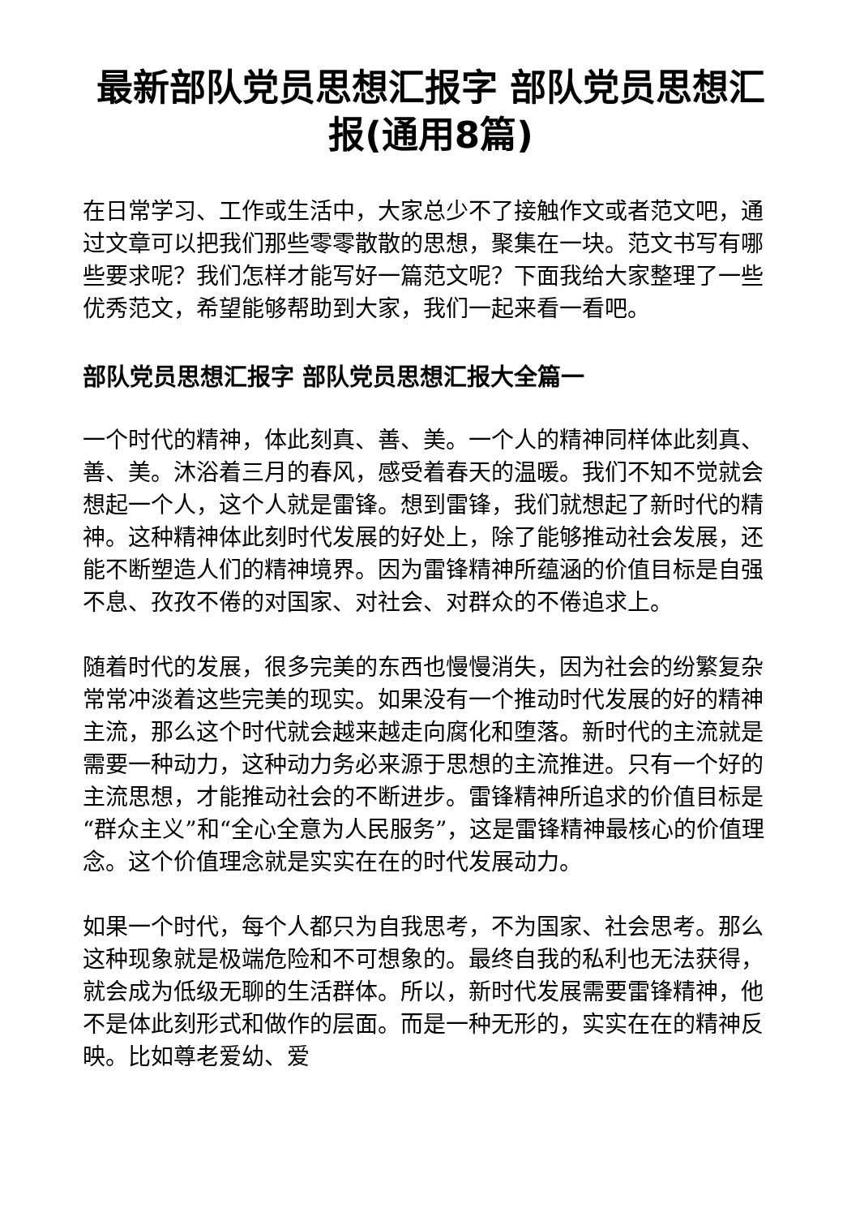最新部队党员思想汇报字 部队党员思想汇报(通用8篇)
在日常学习、工作或生活中，大家总少不了接触作文或者范文吧，通过文章可以把我们那些零零散散的思想，聚集在一块。范文书写有哪些要求呢？我们怎样才能写好一篇范文呢？下面我给大家整理了一些优秀范文，希望能够帮助到大家，我们一起来看一看吧。
部队党员思想汇报字 部队党员思想汇报大全篇一
一个时代的精神，体此刻真、善、美。一个人的精神同样体此刻真、善、美。沐浴着三月的春风，感受着春天的温暖。我们不知不觉就会想起一个人，这个人就是雷锋。想到雷锋，我们就想起了新时代的精神。这种精神体此刻时代发展的好处上，除了能够推动社会发展，还能不断塑造人们的精神境界。因为雷锋精神所蕴涵的价值目标是自强不息、孜孜不倦的对国家、对社会、对群众的不倦追求上。
随着时代的发展，很多完美的东西也慢慢消失，因为社会的纷繁复杂常常冲淡着这些完美的现实。如果没有一个推动时代发展的好的精神主流，那么这个时代就会越来越走向腐化和堕落。新时代的主流就是需要一种动力，这种动力务必来源于思想的主流推进。只有一个好的主流思想，才能推动社会的不断进步。雷锋精神所追求的价值目标是“群众主义”和“全心全意为人民服务”，这是雷锋精神最核心的价值理念。这个价值理念就是实实在在的时代发展动力。
如果一个时代，每个人都只为自我思考，不为国家、社会思考。那么这种现象就是极端危险和不可想象的。最终自我的私利也无法获得，就会成为低级无聊的生活群体。所以，新时代发展需要雷锋精神，他不是体此刻形式和做作的层面。而是一种无形的，实实在在的精神反映。比如尊老爱幼、爱